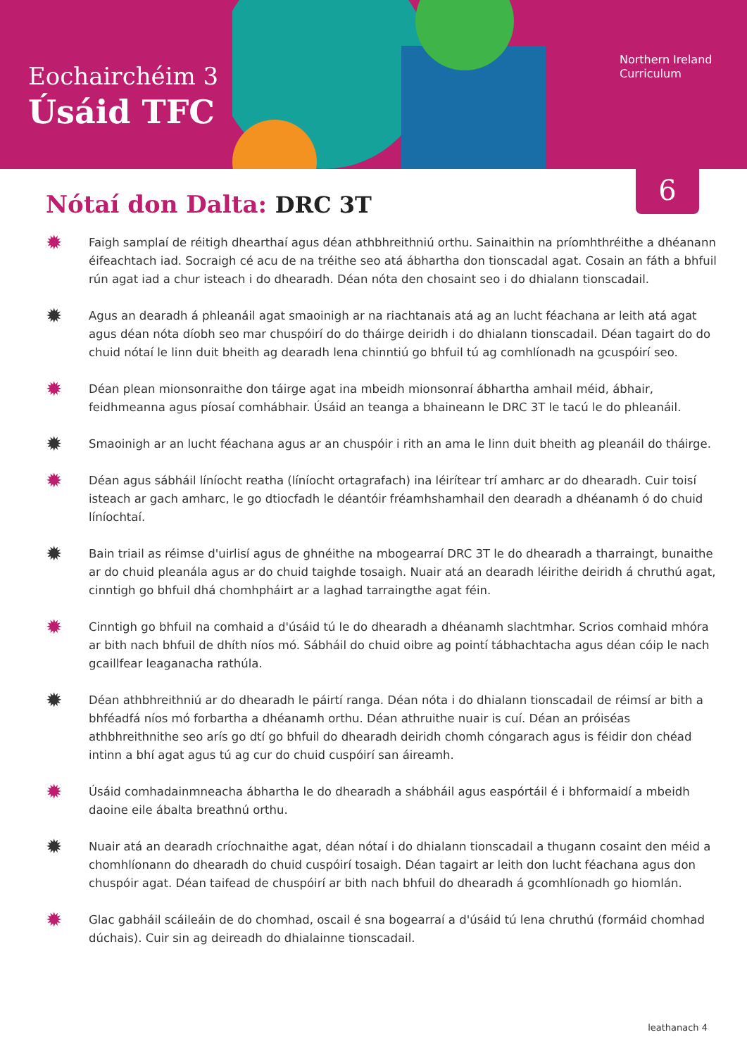Eochairchéim 3
Úsáid TFC
Northern Ireland
Curriculum
6
Nótaí don Dalta: DRC 3T
✹
Faigh samplaí de réitigh dhearthaí agus déan athbhreithniú orthu. Sainaithin na príomhthréithe a dhéanann éifeachtach iad. Socraigh cé acu de na tréithe seo atá ábhartha don tionscadal agat. Cosain an fáth a bhfuil rún agat iad a chur isteach i do dhearadh. Déan nóta den chosaint seo i do dhialann tionscadail.
✹
Agus an dearadh á phleanáil agat smaoinigh ar na riachtanais atá ag an lucht féachana ar leith atá agat agus déan nóta díobh seo mar chuspóirí do do tháirge deiridh i do dhialann tionscadail. Déan tagairt do do chuid nótaí le linn duit bheith ag dearadh lena chinntiú go bhfuil tú ag comhlíonadh na gcuspóirí seo.
✹
Déan plean mionsonraithe don táirge agat ina mbeidh mionsonraí ábhartha amhail méid, ábhair, feidhmeanna agus píosaí comhábhair. Úsáid an teanga a bhaineann le DRC 3T le tacú le do phleanáil.
✹
Smaoinigh ar an lucht féachana agus ar an chuspóir i rith an ama le linn duit bheith ag pleanáil do tháirge.
✹
Déan agus sábháil líníocht reatha (líníocht ortagrafach) ina léirítear trí amharc ar do dhearadh. Cuir toisí isteach ar gach amharc, le go dtiocfadh le déantóir fréamhshamhail den dearadh a dhéanamh ó do chuid líníochtaí.
✹
Bain triail as réimse d'uirlisí agus de ghnéithe na mbogearraí DRC 3T le do dhearadh a tharraingt, bunaithe ar do chuid pleanála agus ar do chuid taighde tosaigh. Nuair atá an dearadh léirithe deiridh á chruthú agat, cinntigh go bhfuil dhá chomhpháirt ar a laghad tarraingthe agat féin.
✹
Cinntigh go bhfuil na comhaid a d'úsáid tú le do dhearadh a dhéanamh slachtmhar. Scrios comhaid mhóra ar bith nach bhfuil de dhíth níos mó. Sábháil do chuid oibre ag pointí tábhachtacha agus déan cóip le nach gcaillfear leaganacha rathúla.
✹
Déan athbhreithniú ar do dhearadh le páirtí ranga. Déan nóta i do dhialann tionscadail de réimsí ar bith a bhféadfá níos mó forbartha a dhéanamh orthu. Déan athruithe nuair is cuí. Déan an próiséas athbhreithnithe seo arís go dtí go bhfuil do dhearadh deiridh chomh cóngarach agus is féidir don chéad intinn a bhí agat agus tú ag cur do chuid cuspóirí san áireamh.
✹
Úsáid comhadainmneacha ábhartha le do dhearadh a shábháil agus easpórtáil é i bhformaidí a mbeidh daoine eile ábalta breathnú orthu.
✹
Nuair atá an dearadh críochnaithe agat, déan nótaí i do dhialann tionscadail a thugann cosaint den méid a chomhlíonann do dhearadh do chuid cuspóirí tosaigh. Déan tagairt ar leith don lucht féachana agus don chuspóir agat. Déan taifead de chuspóirí ar bith nach bhfuil do dhearadh á gcomhlíonadh go hiomlán.
✹
Glac gabháil scáileáin de do chomhad, oscail é sna bogearraí a d'úsáid tú lena chruthú (formáid chomhad dúchais). Cuir sin ag deireadh do dhialainne tionscadail.
leathanach 4